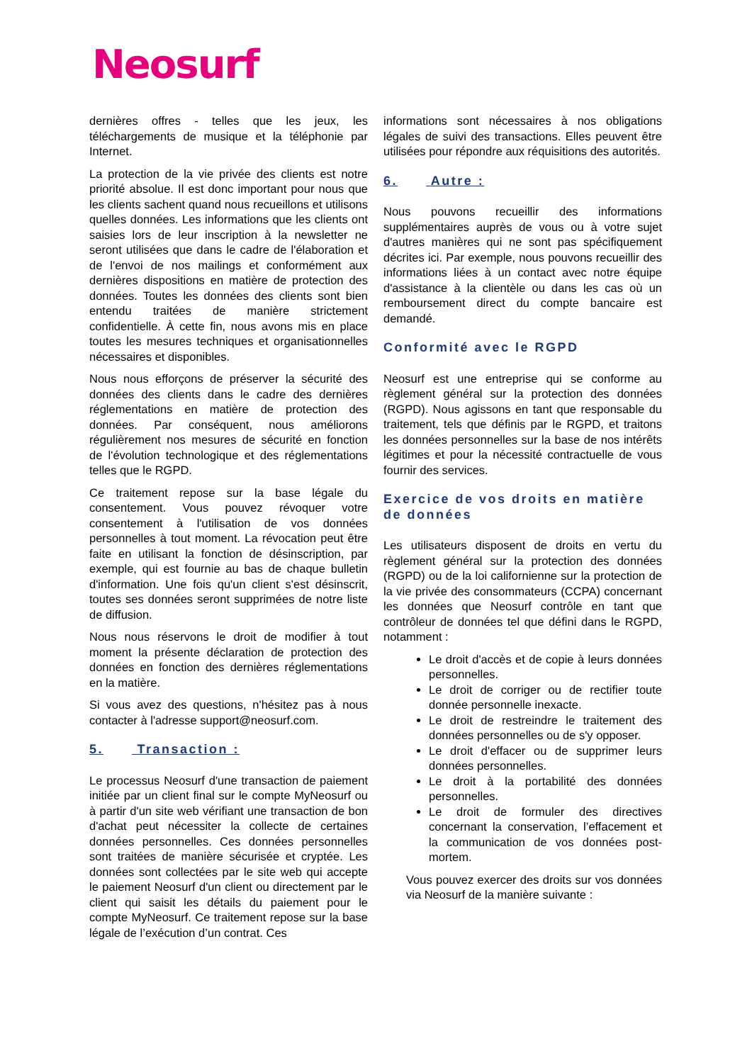Neosurf
dernières offres - telles que les jeux, les téléchargements de musique et la téléphonie par Internet.
La protection de la vie privée des clients est notre priorité absolue. Il est donc important pour nous que les clients sachent quand nous recueillons et utilisons quelles données. Les informations que les clients ont saisies lors de leur inscription à la newsletter ne seront utilisées que dans le cadre de l'élaboration et de l'envoi de nos mailings et conformément aux dernières dispositions en matière de protection des données. Toutes les données des clients sont bien entendu traitées de manière strictement confidentielle. À cette fin, nous avons mis en place toutes les mesures techniques et organisationnelles nécessaires et disponibles.
Nous nous efforçons de préserver la sécurité des données des clients dans le cadre des dernières réglementations en matière de protection des données. Par conséquent, nous améliorons régulièrement nos mesures de sécurité en fonction de l'évolution technologique et des réglementations telles que le RGPD.
Ce traitement repose sur la base légale du consentement. Vous pouvez révoquer votre consentement à l'utilisation de vos données personnelles à tout moment. La révocation peut être faite en utilisant la fonction de désinscription, par exemple, qui est fournie au bas de chaque bulletin d'information. Une fois qu'un client s'est désinscrit, toutes ses données seront supprimées de notre liste de diffusion.
Nous nous réservons le droit de modifier à tout moment la présente déclaration de protection des données en fonction des dernières réglementations en la matière.
Si vous avez des questions, n'hésitez pas à nous contacter à l'adresse support@neosurf.com.
5. Transaction :
Le processus Neosurf d'une transaction de paiement initiée par un client final sur le compte MyNeosurf ou à partir d'un site web vérifiant une transaction de bon d'achat peut nécessiter la collecte de certaines données personnelles. Ces données personnelles sont traitées de manière sécurisée et cryptée. Les données sont collectées par le site web qui accepte le paiement Neosurf d'un client ou directement par le client qui saisit les détails du paiement pour le compte MyNeosurf. Ce traitement repose sur la base légale de l’exécution d’un contrat. Ces
informations sont nécessaires à nos obligations légales de suivi des transactions. Elles peuvent être utilisées pour répondre aux réquisitions des autorités.
6. Autre :
Nous pouvons recueillir des informations supplémentaires auprès de vous ou à votre sujet d'autres manières qui ne sont pas spécifiquement décrites ici. Par exemple, nous pouvons recueillir des informations liées à un contact avec notre équipe d'assistance à la clientèle ou dans les cas où un remboursement direct du compte bancaire est demandé.
Conformité avec le RGPD
Neosurf est une entreprise qui se conforme au règlement général sur la protection des données (RGPD). Nous agissons en tant que responsable du traitement, tels que définis par le RGPD, et traitons les données personnelles sur la base de nos intérêts légitimes et pour la nécessité contractuelle de vous fournir des services.
Exercice de vos droits en matière de données
Les utilisateurs disposent de droits en vertu du règlement général sur la protection des données (RGPD) ou de la loi californienne sur la protection de la vie privée des consommateurs (CCPA) concernant les données que Neosurf contrôle en tant que contrôleur de données tel que défini dans le RGPD, notamment :
Le droit d'accès et de copie à leurs données personnelles.
Le droit de corriger ou de rectifier toute donnée personnelle inexacte.
Le droit de restreindre le traitement des données personnelles ou de s'y opposer.
Le droit d'effacer ou de supprimer leurs données personnelles.
Le droit à la portabilité des données personnelles.
Le droit de formuler des directives concernant la conservation, l’effacement et la communication de vos données post-mortem.
Vous pouvez exercer des droits sur vos données via Neosurf de la manière suivante :